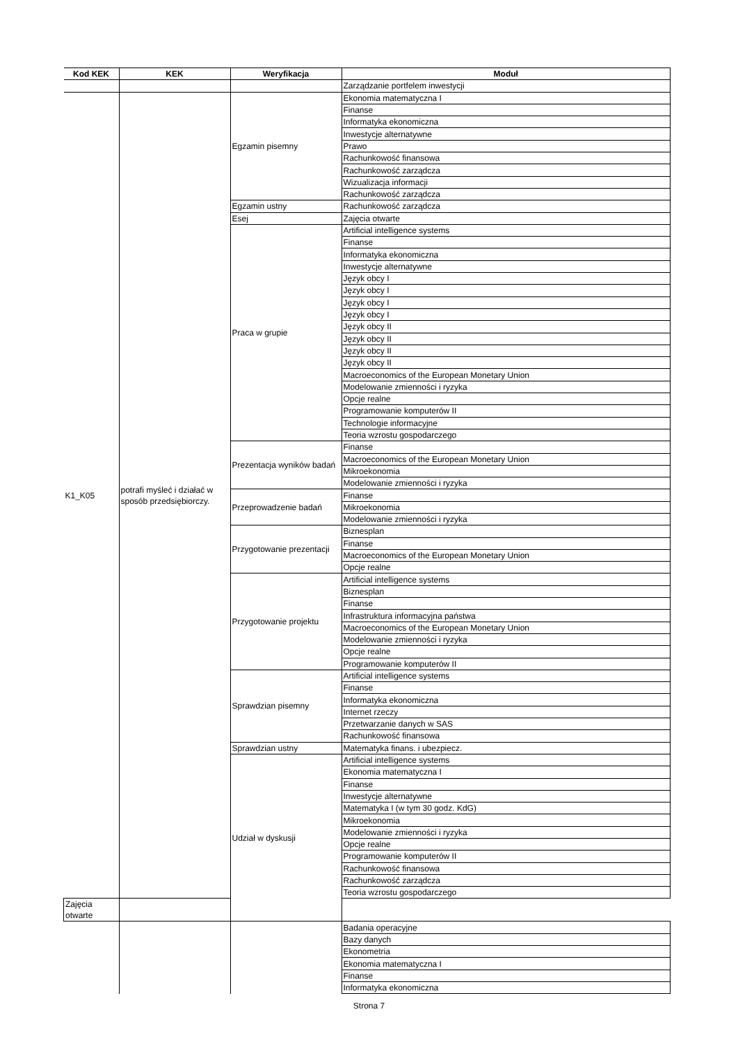| Kod KEK | KEK | Weryfikacja | Moduł |
| --- | --- | --- | --- |
| | | | Zarządzanie portfelem inwestycji |
| K1_K05 | potrafi myśleć i działać w sposób przedsiębiorczy. | Egzamin pisemny | Ekonomia matematyczna I |
| | | | Finanse |
| | | | Informatyka ekonomiczna |
| | | | Inwestycje alternatywne |
| | | | Prawo |
| | | | Rachunkowość finansowa |
| | | | Rachunkowość zarządcza |
| | | | Wizualizacja informacji |
| | | | Rachunkowość zarządcza |
| | | Egzamin ustny | Rachunkowość zarządcza |
| | | Esej | Zajęcia otwarte |
| | | Praca w grupie | Artificial intelligence systems |
| | | | Finanse |
| | | | Informatyka ekonomiczna |
| | | | Inwestycje alternatywne |
| | | | Język obcy I |
| | | | Język obcy I |
| | | | Język obcy I |
| | | | Język obcy I |
| | | | Język obcy II |
| | | | Język obcy II |
| | | | Język obcy II |
| | | | Język obcy II |
| | | | Macroeconomics of the European Monetary Union |
| | | | Modelowanie zmienności i ryzyka |
| | | | Opcje realne |
| | | | Programowanie komputerów II |
| | | | Technologie informacyjne |
| | | | Teoria wzrostu gospodarczego |
| | | Prezentacja wyników badań | Finanse |
| | | | Macroeconomics of the European Monetary Union |
| | | | Mikroekonomia |
| | | | Modelowanie zmienności i ryzyka |
| | | Przeprowadzenie badań | Finanse |
| | | | Mikroekonomia |
| | | | Modelowanie zmienności i ryzyka |
| | | Przygotowanie prezentacji | Biznesplan |
| | | | Finanse |
| | | | Macroeconomics of the European Monetary Union |
| | | | Opcje realne |
| | | Przygotowanie projektu | Artificial intelligence systems |
| | | | Biznesplan |
| | | | Finanse |
| | | | Infrastruktura informacyjna państwa |
| | | | Macroeconomics of the European Monetary Union |
| | | | Modelowanie zmienności i ryzyka |
| | | | Opcje realne |
| | | | Programowanie komputerów II |
| | | Sprawdzian pisemny | Artificial intelligence systems |
| | | | Finanse |
| | | | Informatyka ekonomiczna |
| | | | Internet rzeczy |
| | | | Przetwarzanie danych w SAS |
| | | | Rachunkowość finansowa |
| | | Sprawdzian ustny | Matematyka finans. i ubezpiecz. |
| | | Udział w dyskusji | Artificial intelligence systems |
| | | | Ekonomia matematyczna I |
| | | | Finanse |
| | | | Inwestycje alternatywne |
| | | | Matematyka I (w tym 30 godz. KdG) |
| | | | Mikroekonomia |
| | | | Modelowanie zmienności i ryzyka |
| | | | Opcje realne |
| | | | Programowanie komputerów II |
| | | | Rachunkowość finansowa |
| | | | Rachunkowość zarządcza |
| | | | Teoria wzrostu gospodarczego |
| Zajęcia otwarte | | | |
| | | | Badania operacyjne |
| | | | Bazy danych |
| | | | Ekonometria |
| | | | Ekonomia matematyczna I |
| | | | Finanse |
| | | | Informatyka ekonomiczna |
Strona 7